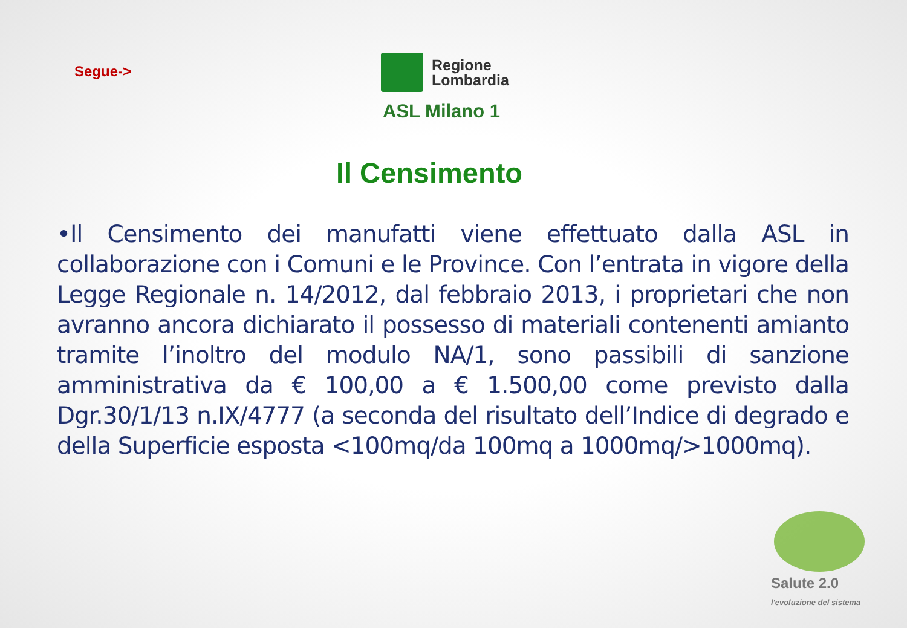Segue->
Regione
Lombardia
ASL Milano 1
Il Censimento
•Il Censimento dei manufatti viene effettuato dalla ASL in collaborazione con i Comuni e le Province. Con l’entrata in vigore della Legge Regionale n. 14/2012, dal febbraio 2013, i proprietari che non avranno ancora dichiarato il possesso di materiali contenenti amianto tramite l’inoltro del modulo NA/1, sono passibili di sanzione amministrativa da € 100,00 a € 1.500,00 come previsto dalla Dgr.30/1/13 n.IX/4777 (a seconda del risultato dell’Indice di degrado e della Superficie esposta <100mq/da 100mq a 1000mq/>1000mq).
Salute 2.0
l'evoluzione del sistema